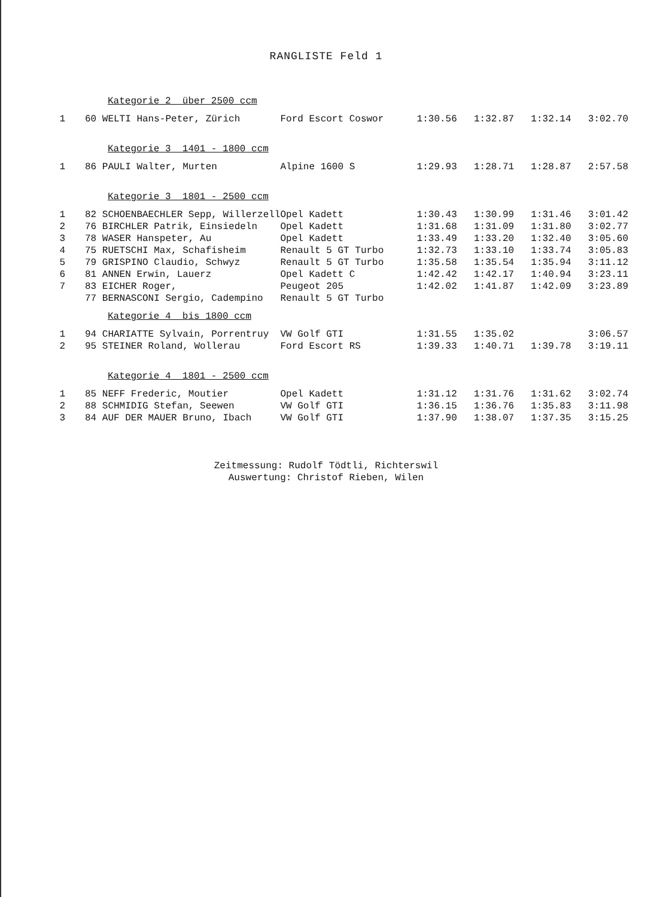RANGLISTE Feld 1
| Kategorie 2 über 2500 ccm | | | | | | |
| 1 | 60 WELTI Hans-Peter, Zürich | Ford Escort Coswor | 1:30.56 | 1:32.87 | 1:32.14 | 3:02.70 |
| Kategorie 3 1401 - 1800 ccm | | | | | | |
| 1 | 86 PAULI Walter, Murten | Alpine 1600 S | 1:29.93 | 1:28.71 | 1:28.87 | 2:57.58 |
| Kategorie 3 1801 - 2500 ccm | | | | | | |
| 1 | 82 SCHOENBAECHLER Sepp, Willerzell | Opel Kadett | 1:30.43 | 1:30.99 | 1:31.46 | 3:01.42 |
| 2 | 76 BIRCHLER Patrik, Einsiedeln | Opel Kadett | 1:31.68 | 1:31.09 | 1:31.80 | 3:02.77 |
| 3 | 78 WASER Hanspeter, Au | Opel Kadett | 1:33.49 | 1:33.20 | 1:32.40 | 3:05.60 |
| 4 | 75 RUETSCHI Max, Schafisheim | Renault 5 GT Turbo | 1:32.73 | 1:33.10 | 1:33.74 | 3:05.83 |
| 5 | 79 GRISPINO Claudio, Schwyz | Renault 5 GT Turbo | 1:35.58 | 1:35.54 | 1:35.94 | 3:11.12 |
| 6 | 81 ANNEN Erwin, Lauerz | Opel Kadett C | 1:42.42 | 1:42.17 | 1:40.94 | 3:23.11 |
| 7 | 83 EICHER Roger, | Peugeot 205 | 1:42.02 | 1:41.87 | 1:42.09 | 3:23.89 |
| | 77 BERNASCONI Sergio, Cadempino | Renault 5 GT Turbo | | | | |
| Kategorie 4 bis 1800 ccm | | | | | | |
| 1 | 94 CHARIATTE Sylvain, Porrentruy | VW Golf GTI | 1:31.55 | 1:35.02 | | 3:06.57 |
| 2 | 95 STEINER Roland, Wollerau | Ford Escort RS | 1:39.33 | 1:40.71 | 1:39.78 | 3:19.11 |
| Kategorie 4 1801 - 2500 ccm | | | | | | |
| 1 | 85 NEFF Frederic, Moutier | Opel Kadett | 1:31.12 | 1:31.76 | 1:31.62 | 3:02.74 |
| 2 | 88 SCHMIDIG Stefan, Seewen | VW Golf GTI | 1:36.15 | 1:36.76 | 1:35.83 | 3:11.98 |
| 3 | 84 AUF DER MAUER Bruno, Ibach | VW Golf GTI | 1:37.90 | 1:38.07 | 1:37.35 | 3:15.25 |
Zeitmessung: Rudolf Tödtli, Richterswil
Auswertung: Christof Rieben, Wilen